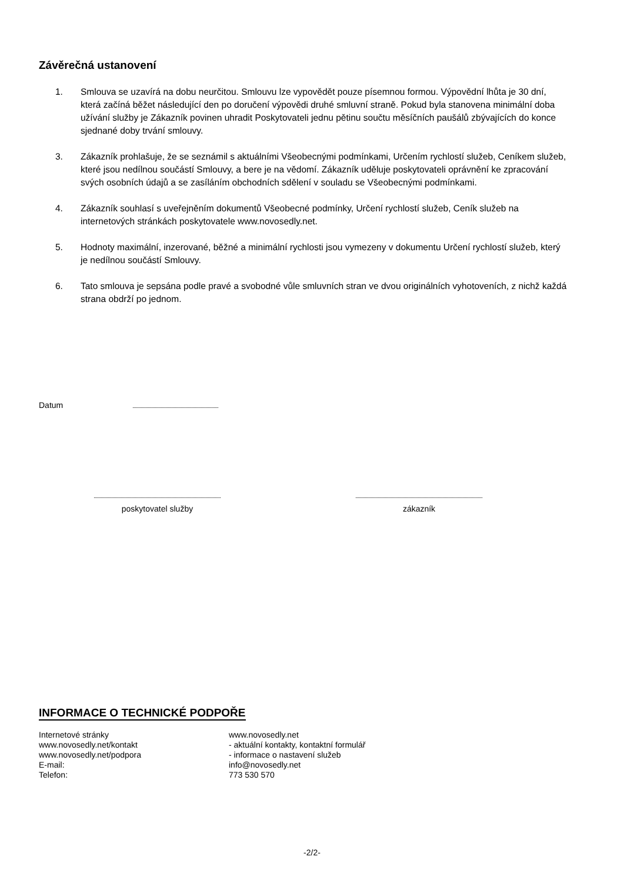Závěrečná ustanovení
1. Smlouva se uzavírá na dobu neurčitou. Smlouvu lze vypovědět pouze písemnou formou. Výpovědní lhůta je 30 dní, která začíná běžet následující den po doručení výpovědi druhé smluvní straně. Pokud byla stanovena minimální doba užívání služby je Zákazník povinen uhradit Poskytovateli jednu pětinu součtu měsíčních paušálů zbývajících do konce sjednané doby trvání smlouvy.
3. Zákazník prohlašuje, že se seznámil s aktuálními Všeobecnými podmínkami, Určením rychlostí služeb, Ceníkem služeb, které jsou nedílnou součástí Smlouvy, a bere je na vědomí. Zákazník uděluje poskytovateli oprávnění ke zpracování svých osobních údajů a se zasíláním obchodních sdělení v souladu se Všeobecnými podmínkami.
4. Zákazník souhlasí s uveřejněním dokumentů Všeobecné podmínky, Určení rychlostí služeb, Ceník služeb na internetových stránkách poskytovatele www.novosedly.net.
5. Hodnoty maximální, inzerované, běžné a minimální rychlosti jsou vymezeny v dokumentu Určení rychlostí služeb, který je nedílnou součástí Smlouvy.
6. Tato smlouva je sepsána podle pravé a svobodné vůle smluvních stran ve dvou originálních vyhotoveních, z nichž každá strana obdrží po jednom.
Datum
poskytovatel služby zákazník
INFORMACE O TECHNICKÉ PODPOŘE
Internetové stránky www.novosedly.net www.novosedly.net/kontakt - aktuální kontakty, kontaktní formulář www.novosedly.net/podpora - informace o nastavení služeb E-mail: info@novosedly.net Telefon: 773 530 570
-2/2-